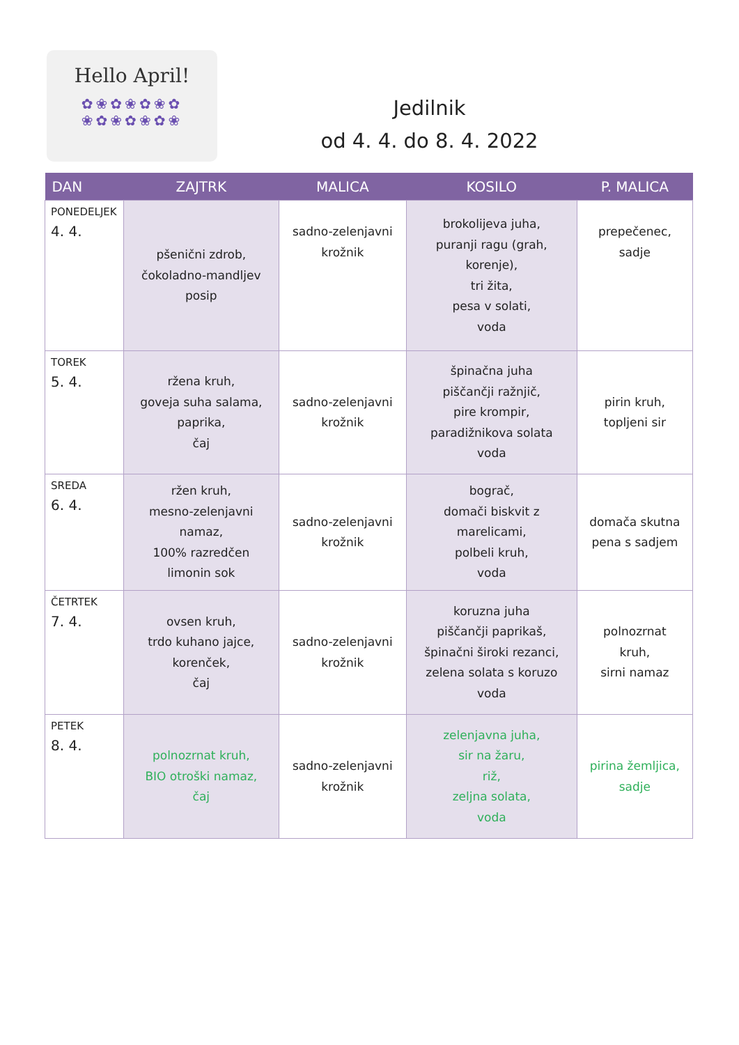Hello April!
✿❀✿❀✿❀✿
❀✿❀✿❀✿❀
Jedilnik
od 4. 4. do 8. 4. 2022
| DAN | ZAJTRK | MALICA | KOSILO | P. MALICA |
| --- | --- | --- | --- | --- |
| PONEDELJEK 4. 4. | pšenični zdrob, čokoladno-mandljev posip | sadno-zelenjavni krožnik | brokolijeva juha, puranji ragu (grah, korenje), tri žita, pesa v solati, voda | prepečenec, sadje |
| TOREK 5. 4. | ržena kruh, goveja suha salama, paprika, čaj | sadno-zelenjavni krožnik | špinačna juha piščančji ražnjič, pire krompir, paradižnikova solata voda | pirin kruh, topljeni sir |
| SREDA 6. 4. | ržen kruh, mesno-zelenjavni namaz, 100% razredčen limonin sok | sadno-zelenjavni krožnik | bograč, domači biskvit z marelicami, polbeli kruh, voda | domača skutna pena s sadjem |
| ČETRTEK 7. 4. | ovsen kruh, trdo kuhano jajce, korenček, čaj | sadno-zelenjavni krožnik | koruzna juha piščančji paprikaš, špinačni široki rezanci, zelena solata s koruzo voda | polnozrnat kruh, sirni namaz |
| PETEK 8. 4. | polnozrnat kruh, BIO otroški namaz, čaj | sadno-zelenjavni krožnik | zelenjavna juha, sir na žaru, riž, zeljna solata, voda | pirina žemljica, sadje |